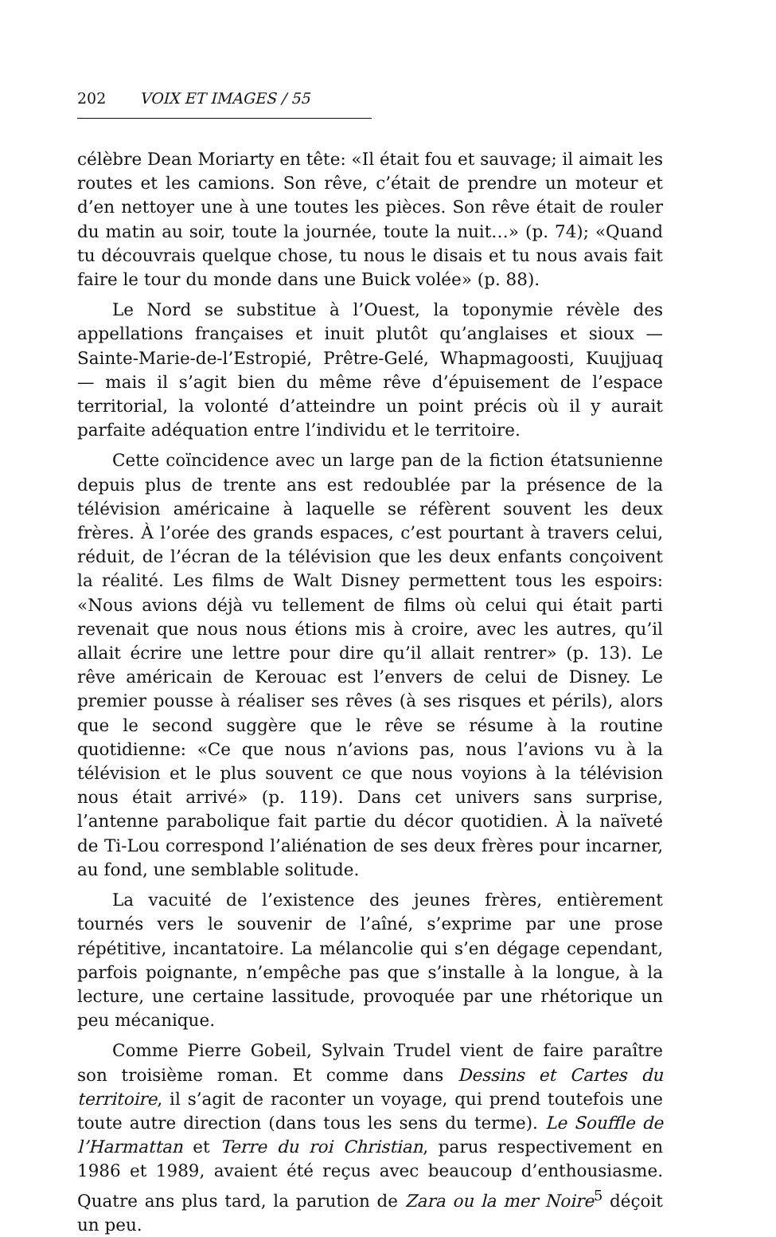202 VOIX ET IMAGES / 55
célèbre Dean Moriarty en tête: «Il était fou et sauvage; il aimait les routes et les camions. Son rêve, c’était de prendre un moteur et d’en nettoyer une à une toutes les pièces. Son rêve était de rouler du matin au soir, toute la journée, toute la nuit…» (p. 74); «Quand tu découvrais quelque chose, tu nous le disais et tu nous avais fait faire le tour du monde dans une Buick volée» (p. 88).
Le Nord se substitue à l’Ouest, la toponymie révèle des appellations françaises et inuit plutôt qu’anglaises et sioux — Sainte-Marie-de-l’Estropié, Prêtre-Gelé, Whapmagoosti, Kuujjuaq — mais il s’agit bien du même rêve d’épuisement de l’espace territorial, la volonté d’atteindre un point précis où il y aurait parfaite adéquation entre l’individu et le territoire.
Cette coïncidence avec un large pan de la fiction étatsunienne depuis plus de trente ans est redoublée par la présence de la télévision américaine à laquelle se réfèrent souvent les deux frères. À l’orée des grands espaces, c’est pourtant à travers celui, réduit, de l’écran de la télévision que les deux enfants conçoivent la réalité. Les films de Walt Disney permettent tous les espoirs: «Nous avions déjà vu tellement de films où celui qui était parti revenait que nous nous étions mis à croire, avec les autres, qu’il allait écrire une lettre pour dire qu’il allait rentrer» (p. 13). Le rêve américain de Kerouac est l’envers de celui de Disney. Le premier pousse à réaliser ses rêves (à ses risques et périls), alors que le second suggère que le rêve se résume à la routine quotidienne: «Ce que nous n’avions pas, nous l’avions vu à la télévision et le plus souvent ce que nous voyions à la télévision nous était arrivé» (p. 119). Dans cet univers sans surprise, l’antenne parabolique fait partie du décor quotidien. À la naïveté de Ti-Lou correspond l’aliénation de ses deux frères pour incarner, au fond, une semblable solitude.
La vacuité de l’existence des jeunes frères, entièrement tournés vers le souvenir de l’aîné, s’exprime par une prose répétitive, incantatoire. La mélancolie qui s’en dégage cependant, parfois poignante, n’empêche pas que s’installe à la longue, à la lecture, une certaine lassitude, provoquée par une rhétorique un peu mécanique.
Comme Pierre Gobeil, Sylvain Trudel vient de faire paraître son troisième roman. Et comme dans Dessins et Cartes du territoire, il s’agit de raconter un voyage, qui prend toutefois une toute autre direction (dans tous les sens du terme). Le Souffle de l’Harmattan et Terre du roi Christian, parus respectivement en 1986 et 1989, avaient été reçus avec beaucoup d’enthousiasme. Quatre ans plus tard, la parution de Zara ou la mer Noire<sup>5</sup> déçoit un peu.